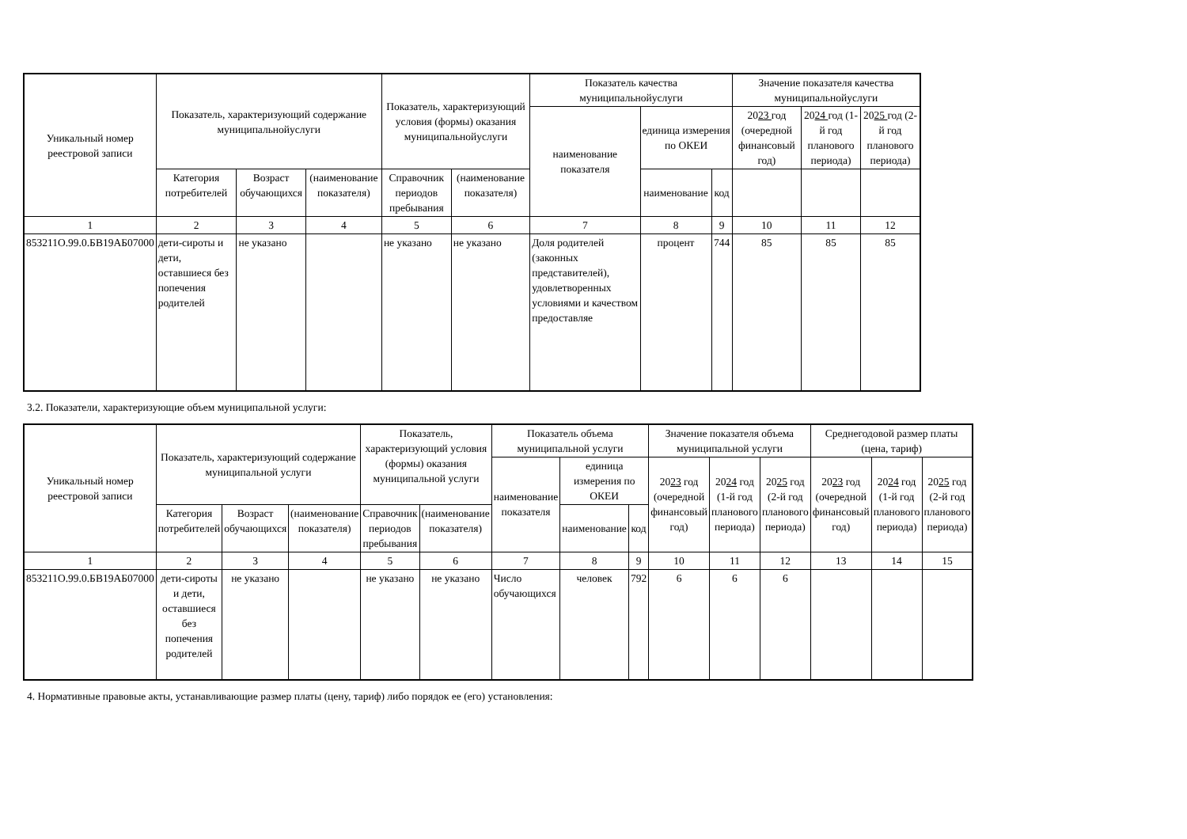| Уникальный номер реестровой записи | Показатель, характеризующий содержание муниципальнойуслуги | | | Показатель, характеризующий условия (формы) оказания муниципальнойуслуги | | Показатель качества муниципальнойуслуги | | | Значение показателя качества муниципальнойуслуги | | |
| --- | --- | --- | --- | --- | --- | --- | --- | --- | --- | --- | --- |
| | | | | | | наименование показателя | единица измерения по ОКЕИ | | 20 23 год (очередной финансовый год) | 20 24 год (1-й год планового периода) | 20 25 год (2-й год планового периода) |
| | Категория потребителей | Возраст обучающихся | (наименование показателя) | Справочник периодов пребывания | (наименование показателя) | | наименование | код | | | |
| 1 | 2 | 3 | 4 | 5 | 6 | 7 | 8 | 9 | 10 | 11 | 12 |
| 853211О.99.0.БВ19АБ07000 | дети-сироты и дети, оставшиеся без попечения родителей | не указано | | не указано | не указано | Доля родителей (законных представителей), удовлетворенных условиями и качеством предоставляе | процент | 744 | 85 | 85 | 85 |
3.2. Показатели, характеризующие объем муниципальной услуги:
| Уникальный номер реестровой записи | Показатель, характеризующий содержание муниципальной услуги | | | Показатель, характеризующий условия (формы) оказания муниципальной услуги | | Показатель объема муниципальной услуги | | | Значение показателя объема муниципальной услуги | | | Среднегодовой размер платы (цена, тариф) | | |
| --- | --- | --- | --- | --- | --- | --- | --- | --- | --- | --- | --- | --- | --- | --- |
| | | | | | | наименование показателя | единица измерения по ОКЕИ | | 20 23 год (очередной финансовый год) | 20 24 год (1-й год планового периода) | 20 25 год (2-й год планового периода) | 20 23 год (очередной финансовый год) | 20 24 год (1-й год планового периода) | 20 25 год (2-й год планового периода) |
| | Категория потребителей | Возраст обучающихся | (наименование показателя) | Справочник периодов пребывания | (наименование показателя) | | наименование | код | | | | | | |
| 1 | 2 | 3 | 4 | 5 | 6 | 7 | 8 | 9 | 10 | 11 | 12 | 13 | 14 | 15 |
| 853211О.99.0.БВ19АБ07000 | дети-сироты и дети, оставшиеся без попечения родителей | не указано | | не указано | не указано | Число обучающихся | человек | 792 | 6 | 6 | 6 | | | |
4. Нормативные правовые акты, устанавливающие размер платы (цену, тариф) либо порядок ее (его) установления: